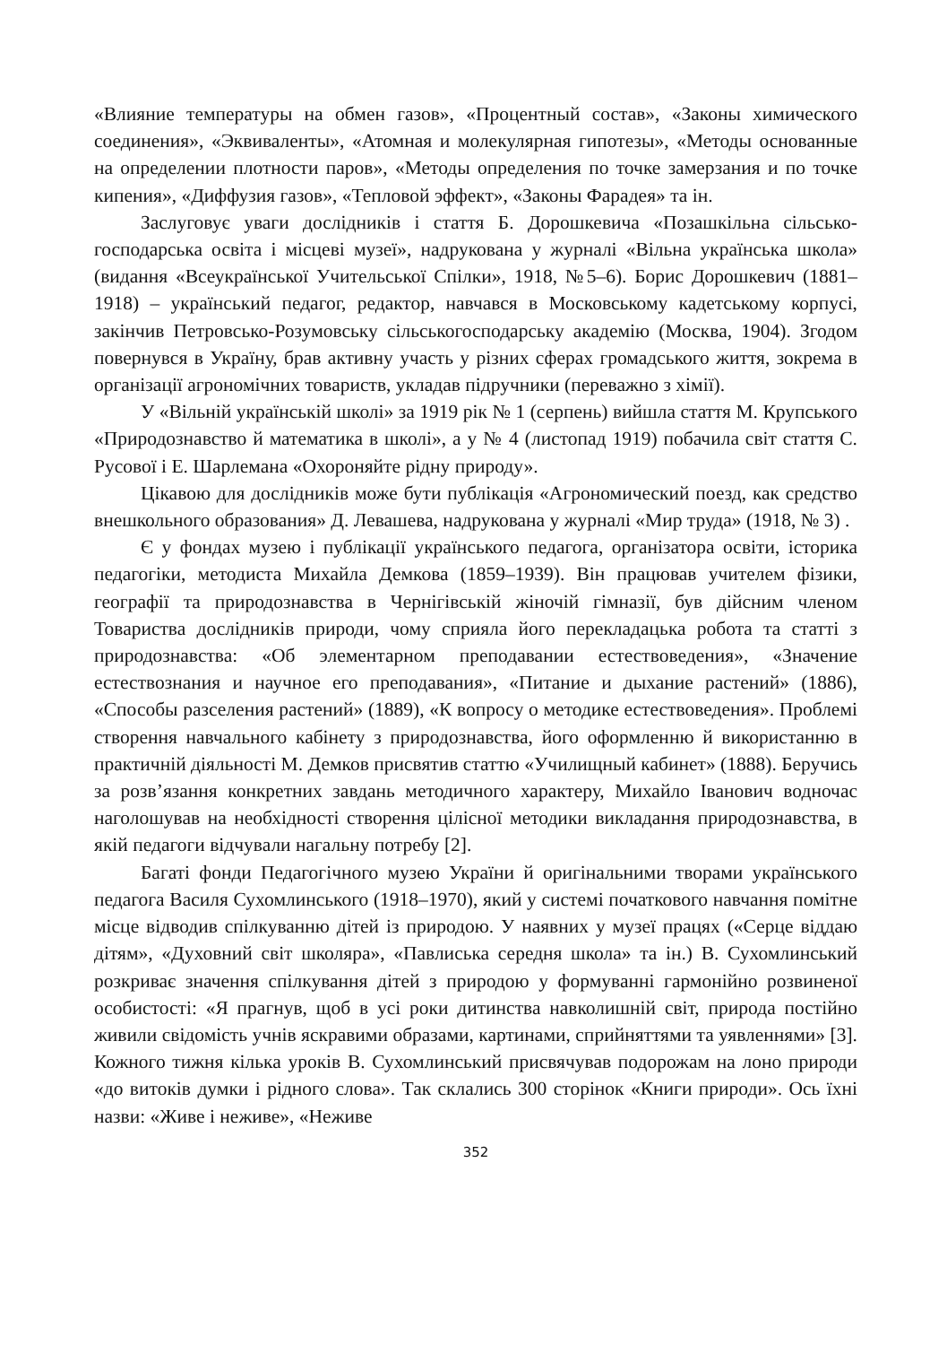«Влияние температуры на обмен газов», «Процентный состав», «Законы химического соединения», «Эквиваленты», «Атомная и молекулярная гипотезы», «Методы основанные на определении плотности паров», «Методы определения по точке замерзания и по точке кипения», «Диффузия газов», «Тепловой эффект», «Законы Фарадея» та ін.
Заслуговує уваги дослідників і стаття Б. Дорошкевича «Позашкільна сільсько-господарська освіта і місцеві музеї», надрукована у журналі «Вільна українська школа» (видання «Всеукраїнської Учительської Спілки», 1918, №5–6). Борис Дорошкевич (1881–1918) – український педагог, редактор, навчався в Московському кадетському корпусі, закінчив Петровсько-Розумовську сільськогосподарську академію (Москва, 1904). Згодом повернувся в Україну, брав активну участь у різних сферах громадського життя, зокрема в організації агрономічних товариств, укладав підручники (переважно з хімії).
У «Вільній українській школі» за 1919 рік № 1 (серпень) вийшла стаття М. Крупського «Природознавство й математика в школі», а у № 4 (листопад 1919) побачила світ стаття С. Русової і Е. Шарлемана «Охороняйте рідну природу».
Цікавою для дослідників може бути публікація «Агрономический поезд, как средство внешкольного образования» Д. Левашева, надрукована у журналі «Мир труда» (1918, № 3) .
Є у фондах музею і публікації українського педагога, організатора освіти, історика педагогіки, методиста Михайла Демкова (1859–1939). Він працював учителем фізики, географії та природознавства в Чернігівській жіночій гімназії, був дійсним членом Товариства дослідників природи, чому сприяла його перекладацька робота та статті з природознавства: «Об элементарном преподавании естествоведения», «Значение естествознания и научное его преподавания», «Питание и дыхание растений» (1886), «Способы разселения растений» (1889), «К вопросу о методике естествоведения». Проблемі створення навчального кабінету з природознавства, його оформленню й використанню в практичній діяльності М. Демков присвятив статтю «Училищный кабинет» (1888). Беручись за розв’язання конкретних завдань методичного характеру, Михайло Іванович водночас наголошував на необхідності створення цілісної методики викладання природознавства, в якій педагоги відчували нагальну потребу [2].
Багаті фонди Педагогічного музею України й оригінальними творами українського педагога Василя Сухомлинського (1918–1970), який у системі початкового навчання помітне місце відводив спілкуванню дітей із природою. У наявних у музеї працях («Серце віддаю дітям», «Духовний світ школяра», «Павлиська середня школа» та ін.) В. Сухомлинський розкриває значення спілкування дітей з природою у формуванні гармонійно розвиненої особистості: «Я прагнув, щоб в усі роки дитинства навколишній світ, природа постійно живили свідомість учнів яскравими образами, картинами, сприйняттями та уявленнями» [3]. Кожного тижня кілька уроків В. Сухомлинський присвячував подорожам на лоно природи «до витоків думки і рідного слова». Так склались 300 сторінок «Книги природи». Ось їхні назви: «Живе і неживе», «Неживе
352